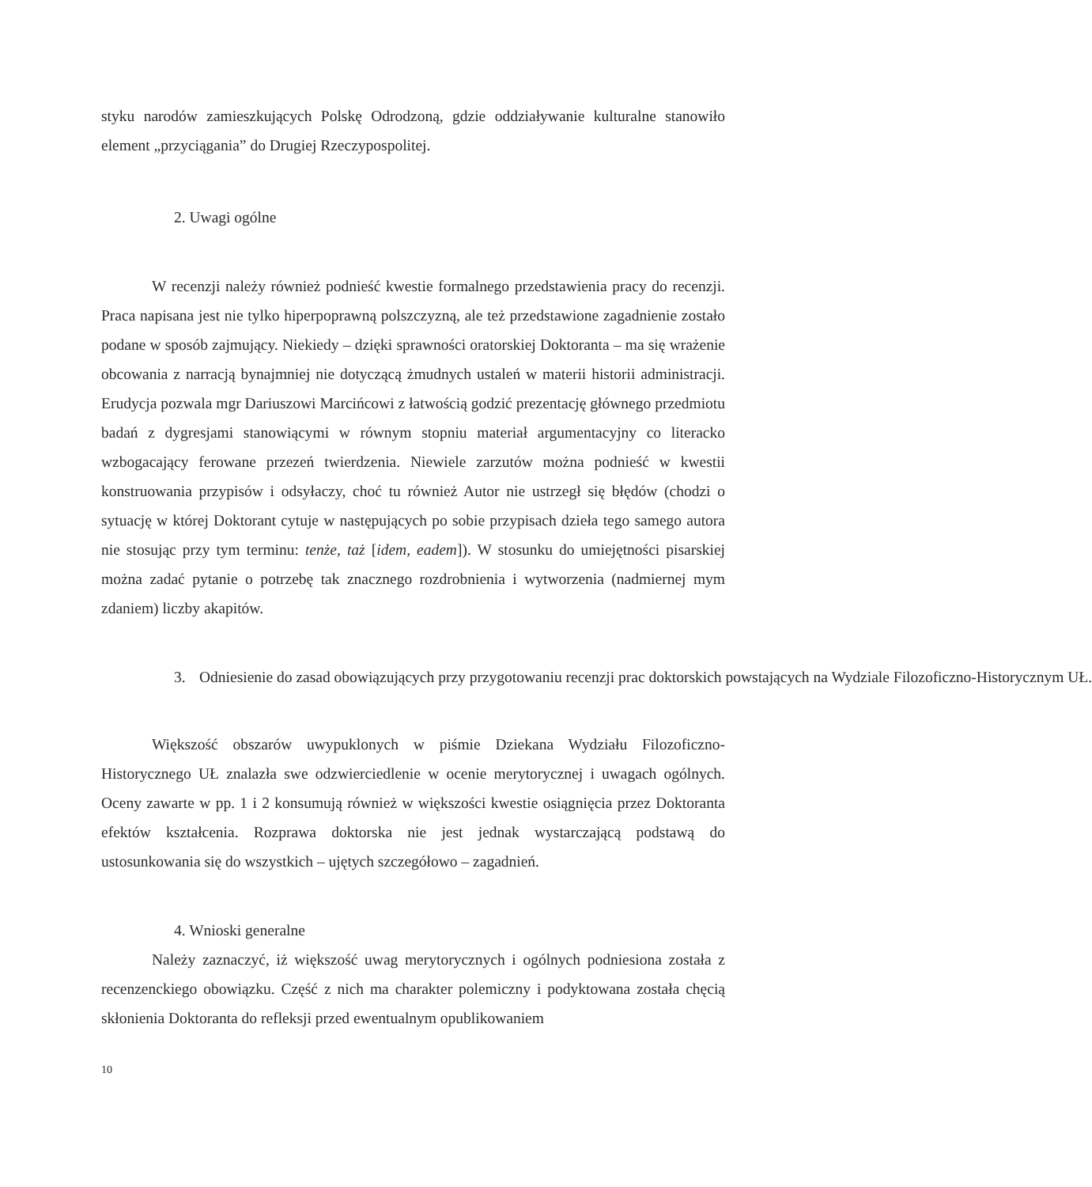styku narodów zamieszkujących Polskę Odrodzoną, gdzie oddziaływanie kulturalne stanowiło element „przyciągania” do Drugiej Rzeczypospolitej.
2. Uwagi ogólne
W recenzji należy również podnieść kwestie formalnego przedstawienia pracy do recenzji. Praca napisana jest nie tylko hiperpoprawną polszczyzną, ale też przedstawione zagadnienie zostało podane w sposób zajmujący. Niekiedy – dzięki sprawności oratorskiej Doktoranta – ma się wrażenie obcowania z narracją bynajmniej nie dotyczącą żmudnych ustaleń w materii historii administracji. Erudycja pozwala mgr Dariuszowi Marcińcowi z łatwością godzić prezentację głównego przedmiotu badań z dygresjami stanowiącymi w równym stopniu materiał argumentacyjny co literacko wzbogacający ferowane przezeń twierdzenia. Niewiele zarzutów można podnieść w kwestii konstruowania przypisów i odsyłaczy, choć tu również Autor nie ustrzegł się błędów (chodzi o sytuację w której Doktorant cytuje w następujących po sobie przypisach dzieła tego samego autora nie stosując przy tym terminu: tenże, taż [idem, eadem]). W stosunku do umiejętności pisarskiej można zadać pytanie o potrzebę tak znacznego rozdrobnienia i wytworzenia (nadmiernej mym zdaniem) liczby akapitów.
3. Odniesienie do zasad obowiązujących przy przygotowaniu recenzji prac doktorskich powstających na Wydziale Filozoficzno-Historycznym UŁ.
Większość obszarów uwypuklonych w piśmie Dziekana Wydziału Filozoficzno-Historycznego UŁ znalazła swe odzwierciedlenie w ocenie merytorycznej i uwagach ogólnych. Oceny zawarte w pp. 1 i 2 konsumują również w większości kwestie osiągnięcia przez Doktoranta efektów kształcenia. Rozprawa doktorska nie jest jednak wystarczającą podstawą do ustosunkowania się do wszystkich – ujętych szczegółowo – zagadnień.
4. Wnioski generalne
Należy zaznaczyć, iż większość uwag merytorycznych i ogólnych podniesiona została z recenzenckiego obowiązku. Część z nich ma charakter polemiczny i podyktowana została chęcią skłonienia Doktoranta do refleksji przed ewentualnym opublikowaniem
10